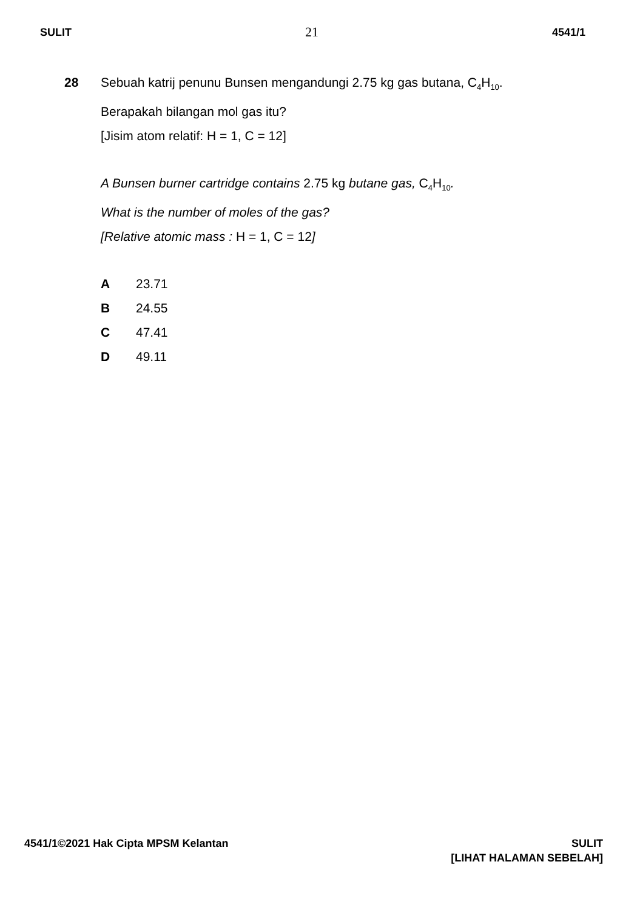SULIT 21 4541/1
28 Sebuah katrij penunu Bunsen mengandungi 2.75 kg gas butana, C<sub>4</sub>H<sub>10</sub>.
Berapakah bilangan mol gas itu?
[Jisim atom relatif: H = 1, C = 12]
A Bunsen burner cartridge contains 2.75 kg butane gas, C<sub>4</sub>H<sub>10</sub>.
What is the number of moles of the gas?
[Relative atomic mass : H = 1, C = 12]
A 23.71
B 24.55
C 47.41
D 49.11
4541/1©2021 Hak Cipta MPSM Kelantan SULIT
[LIHAT HALAMAN SEBELAH]